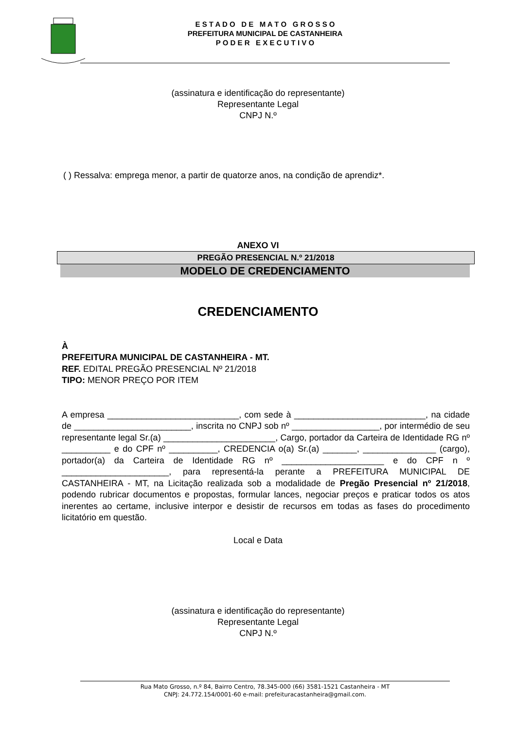E S T A D O D E M A T O G R O S S O
PREFEITURA MUNICIPAL DE CASTANHEIRA
P O D E R E X E C U T I V O
(assinatura e identificação do representante)
Representante Legal
CNPJ N.º
( ) Ressalva: emprega menor, a partir de quatorze anos, na condição de aprendiz*.
ANEXO VI
PREGÃO PRESENCIAL N.º 21/2018
MODELO DE CREDENCIAMENTO
CREDENCIAMENTO
À
PREFEITURA MUNICIPAL DE CASTANHEIRA - MT.
REF. EDITAL PREGÃO PRESENCIAL Nº 21/2018
TIPO: MENOR PREÇO POR ITEM
A empresa ___________________________, com sede à ___________________________, na cidade de ________________________, inscrita no CNPJ sob nº __________________, por intermédio de seu representante legal Sr.(a) _______________________, Cargo, portador da Carteira de Identidade RG nº __________ e do CPF nº __________, CREDENCIA o(a) Sr.(a) _______, _______________ (cargo), portador(a) da Carteira de Identidade RG nº _____________________ e do CPF n º ______________________, para representá-la perante a PREFEITURA MUNICIPAL DE CASTANHEIRA - MT, na Licitação realizada sob a modalidade de Pregão Presencial nº 21/2018, podendo rubricar documentos e propostas, formular lances, negociar preços e praticar todos os atos inerentes ao certame, inclusive interpor e desistir de recursos em todas as fases do procedimento licitatório em questão.
Local e Data
(assinatura e identificação do representante)
Representante Legal
CNPJ N.º
Rua Mato Grosso, n.º 84, Bairro Centro, 78.345-000 (66) 3581-1521 Castanheira - MT
CNPJ: 24.772.154/0001-60 e-mail: prefeituracastanheira@gmail.com.